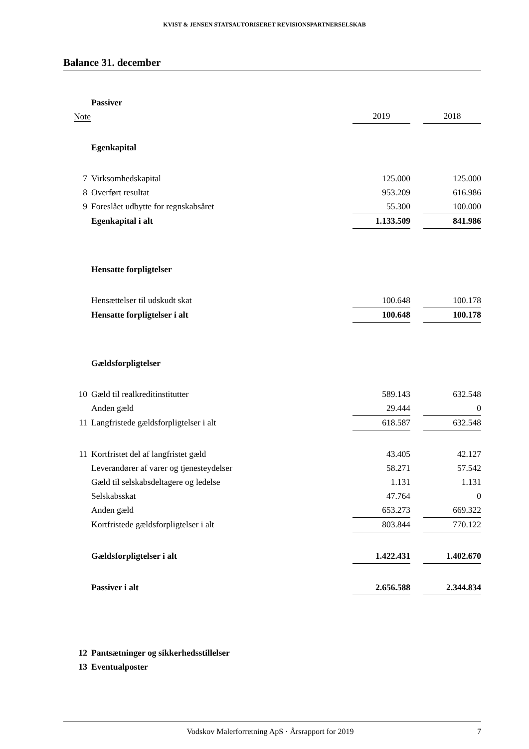KVIST & JENSEN STATSAUTORISERET REVISIONSPARTNERSELSKAB
Balance 31. december
| | Passiver | | | |
| Note | | 2019 | | 2018 |
| | Egenkapital | | | |
| 7 | Virksomhedskapital | 125.000 | | 125.000 |
| 8 | Overført resultat | 953.209 | | 616.986 |
| 9 | Foreslået udbytte for regnskabsåret | 55.300 | | 100.000 |
| | Egenkapital i alt | 1.133.509 | | 841.986 |
| | Hensatte forpligtelser | | | |
| | Hensættelser til udskudt skat | 100.648 | | 100.178 |
| | Hensatte forpligtelser i alt | 100.648 | | 100.178 |
| | Gældsforpligtelser | | | |
| 10 | Gæld til realkreditinstitutter | 589.143 | | 632.548 |
| | Anden gæld | 29.444 | | 0 |
| 11 | Langfristede gældsforpligtelser i alt | 618.587 | | 632.548 |
| 11 | Kortfristet del af langfristet gæld | 43.405 | | 42.127 |
| | Leverandører af varer og tjenesteydelser | 58.271 | | 57.542 |
| | Gæld til selskabsdeltagere og ledelse | 1.131 | | 1.131 |
| | Selskabsskat | 47.764 | | 0 |
| | Anden gæld | 653.273 | | 669.322 |
| | Kortfristede gældsforpligtelser i alt | 803.844 | | 770.122 |
| | Gældsforpligtelser i alt | 1.422.431 | | 1.402.670 |
| | Passiver i alt | 2.656.588 | | 2.344.834 |
| 12 | Pantsætninger og sikkerhedsstillelser | | | |
| 13 | Eventualposter | | | |
Vodskov Malerforretning ApS · Årsrapport for 2019 7